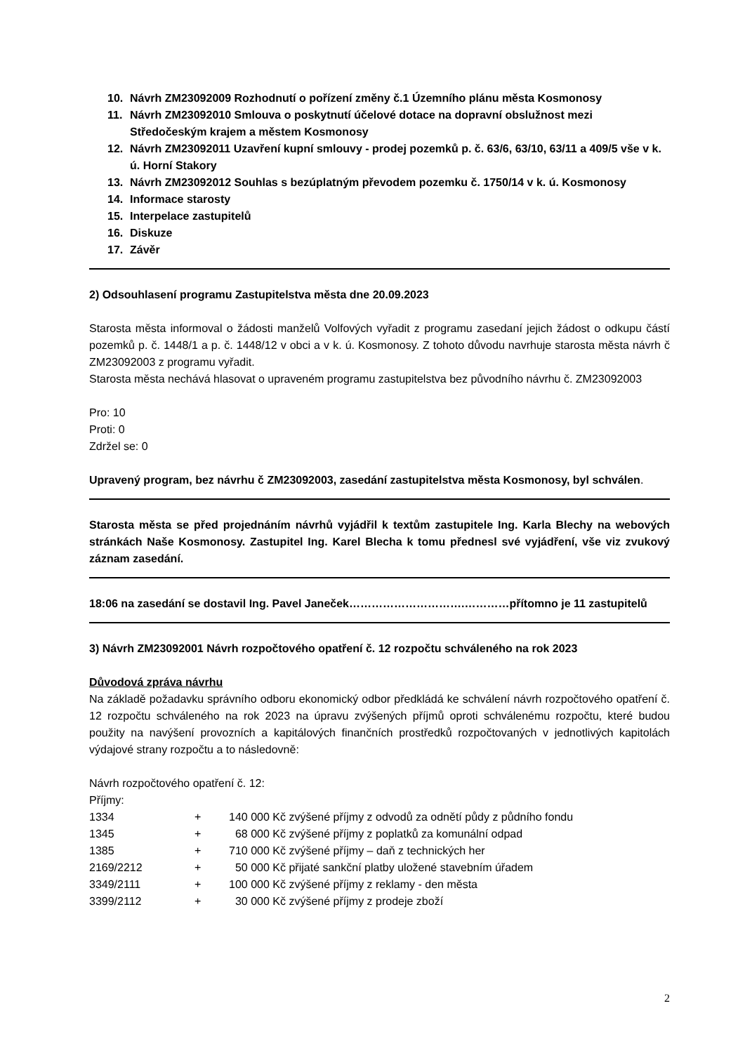10. Návrh ZM23092009 Rozhodnutí o pořízení změny č.1 Územního plánu města Kosmonosy
11. Návrh ZM23092010 Smlouva o poskytnutí účelové dotace na dopravní obslužnost mezi Středočeským krajem a městem Kosmonosy
12. Návrh ZM23092011 Uzavření kupní smlouvy - prodej pozemků p. č. 63/6, 63/10, 63/11 a 409/5 vše v k. ú. Horní Stakory
13. Návrh ZM23092012 Souhlas s bezúplatným převodem pozemku č. 1750/14 v k. ú. Kosmonosy
14. Informace starosty
15. Interpelace zastupitelů
16. Diskuze
17. Závěr
2) Odsouhlasení programu Zastupitelstva města dne 20.09.2023
Starosta města informoval o žádosti manželů Volfových vyřadit z programu zasedaní jejich žádost o odkupu částí pozemků p. č. 1448/1 a p. č. 1448/12 v obci a v k. ú. Kosmonosy. Z tohoto důvodu navrhuje starosta města návrh č ZM23092003 z programu vyřadit.
Starosta města nechává hlasovat o upraveném programu zastupitelstva bez původního návrhu č. ZM23092003
Pro: 10
Proti: 0
Zdržel se: 0
Upravený program, bez návrhu č ZM23092003, zasedání zastupitelstva města Kosmonosy, byl schválen.
Starosta města se před projednáním návrhů vyjádřil k textům zastupitele Ing. Karla Blechy na webových stránkách Naše Kosmonosy. Zastupitel Ing. Karel Blecha k tomu přednesl své vyjádření, vše viz zvukový záznam zasedání.
18:06 na zasedání se dostavil Ing. Pavel Janeček………………………….…………přítomno je 11 zastupitelů
3) Návrh ZM23092001 Návrh rozpočtového opatření č. 12 rozpočtu schváleného na rok 2023
Důvodová zpráva návrhu
Na základě požadavku správního odboru ekonomický odbor předkládá ke schválení návrh rozpočtového opatření č. 12 rozpočtu schváleného na rok 2023 na úpravu zvýšených příjmů oproti schválenému rozpočtu, které budou použity na navýšení provozních a kapitálových finančních prostředků rozpočtovaných v jednotlivých kapitolách výdajové strany rozpočtu a to následovně:
Návrh rozpočtového opatření č. 12:
Příjmy:
| 1334 | + | 140 000 Kč | zvýšené příjmy z odvodů za odnětí půdy z půdního fondu |
| 1345 | + | 68 000 Kč | zvýšené příjmy z poplatků za komunální odpad |
| 1385 | + | 710 000 Kč | zvýšené příjmy – daň z technických her |
| 2169/2212 | + | 50 000 Kč | přijaté sankční platby uložené stavebním úřadem |
| 3349/2111 | + | 100 000 Kč | zvýšené příjmy z reklamy - den města |
| 3399/2112 | + | 30 000 Kč | zvýšené příjmy z prodeje zboží |
2